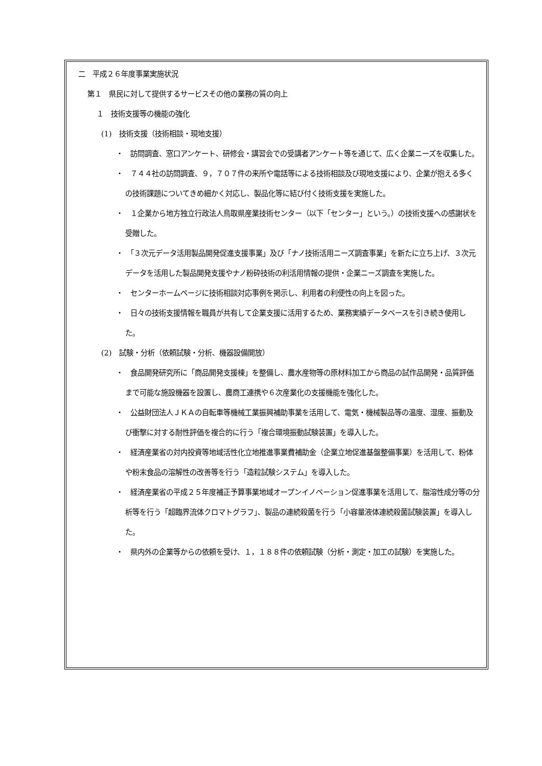二　平成２６年度事業実施状況
第１　県民に対して提供するサービスその他の業務の質の向上
１　技術支援等の機能の強化
(1)　技術支援（技術相談・現地支援）
・　訪問調査、窓口アンケート、研修会・講習会での受講者アンケート等を通じて、広く企業ニーズを収集した。
・　７４４社の訪問調査、９，７０７件の来所や電話等による技術相談及び現地支援により、企業が抱える多くの技術課題についてきめ細かく対応し、製品化等に結び付く技術支援を実施した。
・　１企業から地方独立行政法人鳥取県産業技術センター（以下「センター」という。）の技術支援への感謝状を受贈した。
・　「３次元データ活用製品開発促進支援事業」及び「ナノ技術活用ニーズ調査事業」を新たに立ち上げ、３次元データを活用した製品開発支援やナノ粉砕技術の利活用情報の提供・企業ニーズ調査を実施した。
・　センターホームページに技術相談対応事例を掲示し、利用者の利便性の向上を図った。
・　日々の技術支援情報を職員が共有して企業支援に活用するため、業務実績データベースを引き続き使用した。
(2)　試験・分析（依頼試験・分析、機器設備開放）
・　食品開発研究所に「商品開発支援棟」を整備し、農水産物等の原材料加工から商品の試作品開発・品質評価まで可能な施設機器を設置し、農商工連携や６次産業化の支援機能を強化した。
・　公益財団法人ＪＫＡの自転車等機械工業振興補助事業を活用して、電気・機械製品等の温度、湿度、振動及び衝撃に対する耐性評価を複合的に行う「複合環境振動試験装置」を導入した。
・　経済産業省の対内投資等地域活性化立地推進事業費補助金（企業立地促進基盤整備事業）を活用して、粉体や粉末食品の溶解性の改善等を行う「造粒試験システム」を導入した。
・　経済産業省の平成２５年度補正予算事業地域オープンイノベーション促進事業を活用して、脂溶性成分等の分析等を行う「超臨界流体クロマトグラフ」、製品の連続殺菌を行う「小容量液体連続殺菌試験装置」を導入した。
・　県内外の企業等からの依頼を受け、１，１８８件の依頼試験（分析・測定・加工の試験）を実施した。